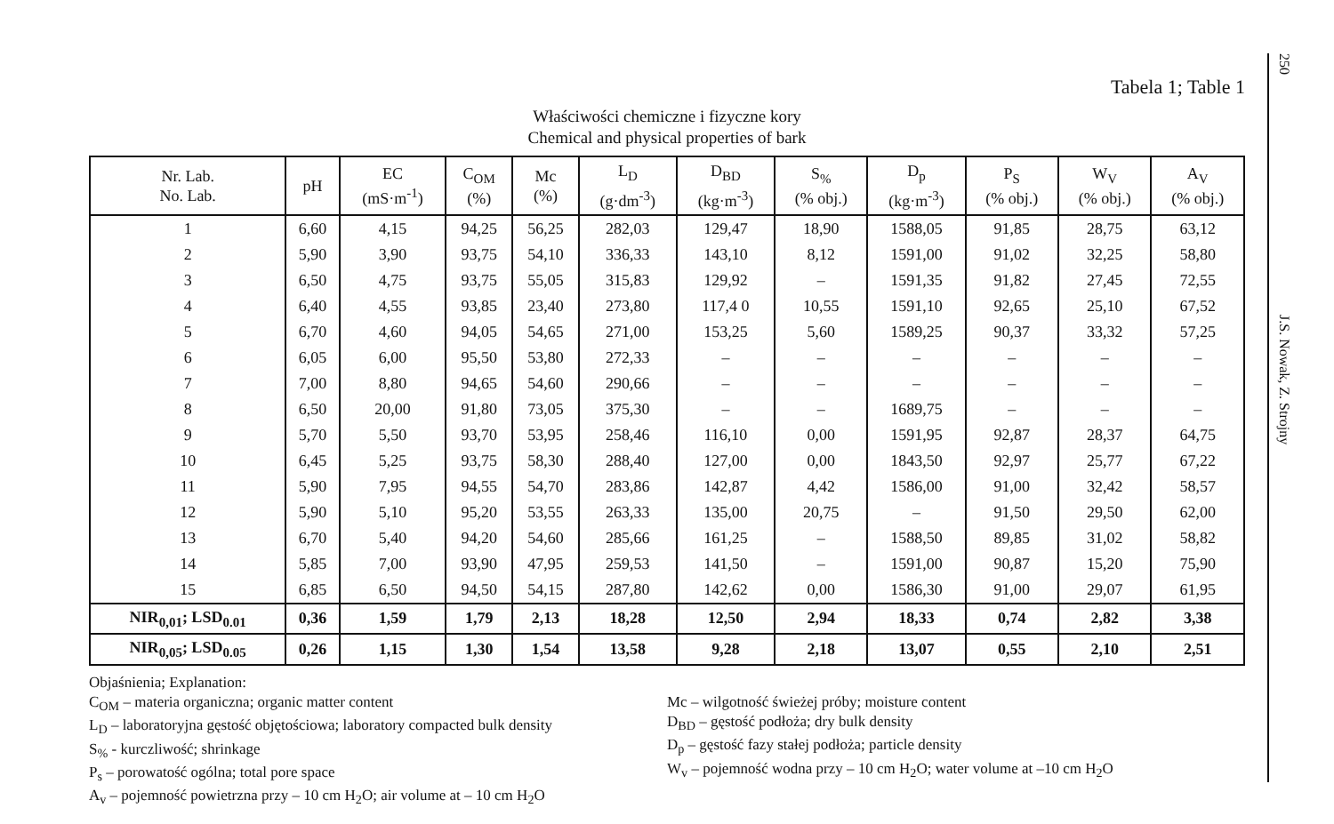Tabela 1; Table 1
Właściwości chemiczne i fizyczne kory
Chemical and physical properties of bark
| Nr. Lab. No. Lab. | pH | EC (mS·m<sup>-1</sup>) | C<sub>OM</sub> (%) | Mc (%) | L<sub>D</sub> (g·dm<sup>-3</sup>) | D<sub>BD</sub> (kg·m<sup>-3</sup>) | S<sub>%</sub> (% obj.) | D<sub>p</sub> (kg·m<sup>-3</sup>) | P<sub>S</sub> (% obj.) | W<sub>V</sub> (% obj.) | A<sub>V</sub> (% obj.) |
| --- | --- | --- | --- | --- | --- | --- | --- | --- | --- | --- | --- |
| 1 | 6,60 | 4,15 | 94,25 | 56,25 | 282,03 | 129,47 | 18,90 | 1588,05 | 91,85 | 28,75 | 63,12 |
| 2 | 5,90 | 3,90 | 93,75 | 54,10 | 336,33 | 143,10 | 8,12 | 1591,00 | 91,02 | 32,25 | 58,80 |
| 3 | 6,50 | 4,75 | 93,75 | 55,05 | 315,83 | 129,92 | – | 1591,35 | 91,82 | 27,45 | 72,55 |
| 4 | 6,40 | 4,55 | 93,85 | 23,40 | 273,80 | 117,4 0 | 10,55 | 1591,10 | 92,65 | 25,10 | 67,52 |
| 5 | 6,70 | 4,60 | 94,05 | 54,65 | 271,00 | 153,25 | 5,60 | 1589,25 | 90,37 | 33,32 | 57,25 |
| 6 | 6,05 | 6,00 | 95,50 | 53,80 | 272,33 | – | – | – | – | – | – |
| 7 | 7,00 | 8,80 | 94,65 | 54,60 | 290,66 | – | – | – | – | – | – |
| 8 | 6,50 | 20,00 | 91,80 | 73,05 | 375,30 | – | – | 1689,75 | – | – | – |
| 9 | 5,70 | 5,50 | 93,70 | 53,95 | 258,46 | 116,10 | 0,00 | 1591,95 | 92,87 | 28,37 | 64,75 |
| 10 | 6,45 | 5,25 | 93,75 | 58,30 | 288,40 | 127,00 | 0,00 | 1843,50 | 92,97 | 25,77 | 67,22 |
| 11 | 5,90 | 7,95 | 94,55 | 54,70 | 283,86 | 142,87 | 4,42 | 1586,00 | 91,00 | 32,42 | 58,57 |
| 12 | 5,90 | 5,10 | 95,20 | 53,55 | 263,33 | 135,00 | 20,75 | – | 91,50 | 29,50 | 62,00 |
| 13 | 6,70 | 5,40 | 94,20 | 54,60 | 285,66 | 161,25 | – | 1588,50 | 89,85 | 31,02 | 58,82 |
| 14 | 5,85 | 7,00 | 93,90 | 47,95 | 259,53 | 141,50 | – | 1591,00 | 90,87 | 15,20 | 75,90 |
| 15 | 6,85 | 6,50 | 94,50 | 54,15 | 287,80 | 142,62 | 0,00 | 1586,30 | 91,00 | 29,07 | 61,95 |
| NIR<sub>0,01</sub>; LSD<sub>0.01</sub> | 0,36 | 1,59 | 1,79 | 2,13 | 18,28 | 12,50 | 2,94 | 18,33 | 0,74 | 2,82 | 3,38 |
| NIR<sub>0,05</sub>; LSD<sub>0.05</sub> | 0,26 | 1,15 | 1,30 | 1,54 | 13,58 | 9,28 | 2,18 | 13,07 | 0,55 | 2,10 | 2,51 |
Objaśnienia; Explanation:
C<sub>OM</sub> – materia organiczna; organic matter content
L<sub>D</sub> – laboratoryjna gęstość objętościowa; laboratory compacted bulk density
S<sub>%</sub> - kurczliwość; shrinkage
P<sub>s</sub> – porowatość ogólna; total pore space
A<sub>v</sub> – pojemność powietrzna przy – 10 cm H<sub>2</sub>O; air volume at – 10 cm H<sub>2</sub>O
Mc – wilgotność świeżej próby; moisture content
D<sub>BD</sub> – gęstość podłoża; dry bulk density
D<sub>p</sub> – gęstość fazy stałej podłoża; particle density
W<sub>v</sub> – pojemność wodna przy – 10 cm H<sub>2</sub>O; water volume at –10 cm H<sub>2</sub>O
250
J.S. Nowak, Z. Strojny